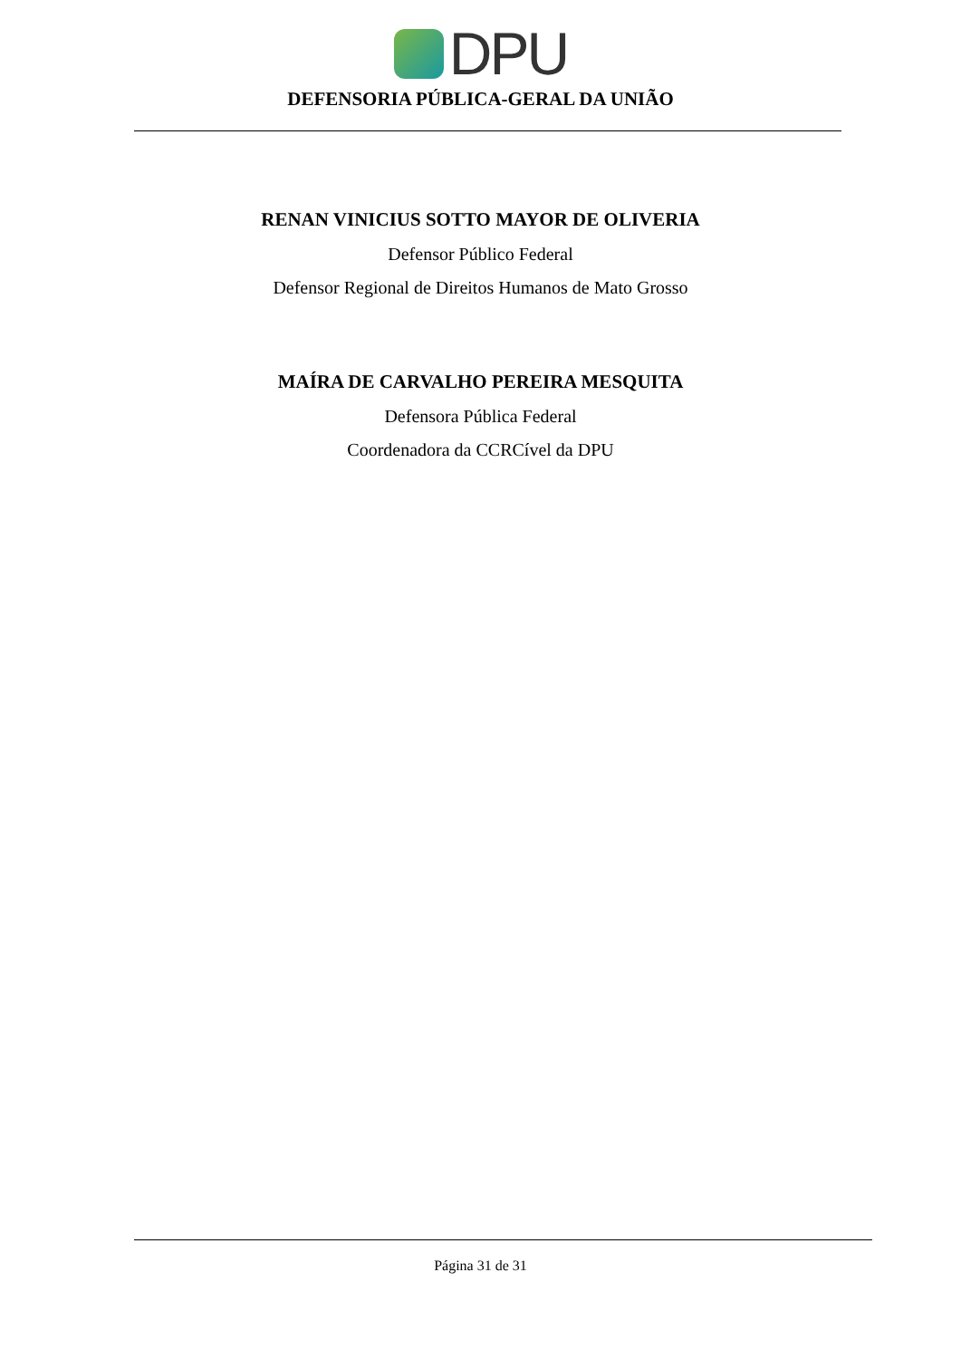DPU
DEFENSORIA PÚBLICA-GERAL DA UNIÃO
RENAN VINICIUS SOTTO MAYOR DE OLIVERIA
Defensor Público Federal
Defensor Regional de Direitos Humanos de Mato Grosso
MAÍRA DE CARVALHO PEREIRA MESQUITA
Defensora Pública Federal
Coordenadora da CCRCível da DPU
Página 31 de 31